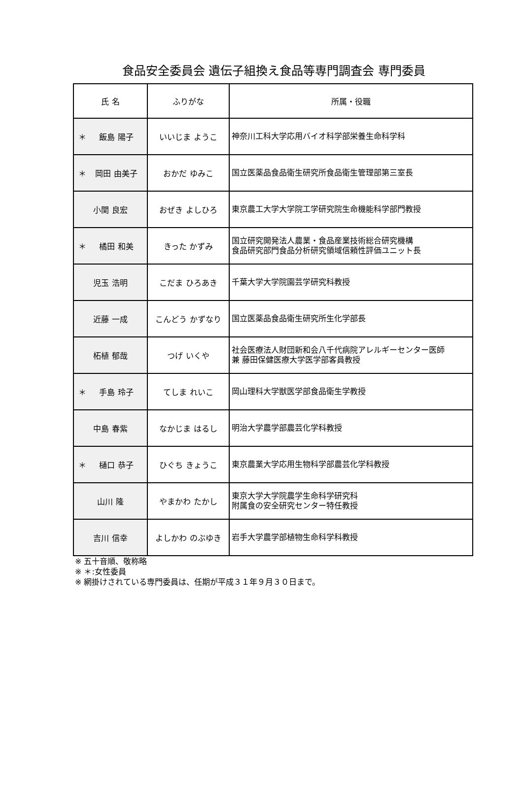食品安全委員会 遺伝子組換え食品等専門調査会 専門委員
| 氏 名 | ふりがな | 所属・役職 |
| --- | --- | --- |
| ＊ 飯島 陽子 | いいじま ようこ | 神奈川工科大学応用バイオ科学部栄養生命科学科 |
| ＊ 岡田 由美子 | おかだ ゆみこ | 国立医薬品食品衛生研究所食品衛生管理部第三室長 |
| 小関 良宏 | おぜき よしひろ | 東京農工大学大学院工学研究院生命機能科学部門教授 |
| ＊ 橘田 和美 | きった かずみ | 国立研究開発法人農業・食品産業技術総合研究機構 食品研究部門食品分析研究領域信頼性評価ユニット長 |
| 児玉 浩明 | こだま ひろあき | 千葉大学大学院園芸学研究科教授 |
| 近藤 一成 | こんどう かずなり | 国立医薬品食品衛生研究所生化学部長 |
| 柘植 郁哉 | つげ いくや | 社会医療法人財団新和会八千代病院アレルギーセンター医師 兼 藤田保健医療大学医学部客員教授 |
| ＊ 手島 玲子 | てしま れいこ | 岡山理科大学獣医学部食品衛生学教授 |
| 中島 春紫 | なかじま はるし | 明治大学農学部農芸化学科教授 |
| ＊ 樋口 恭子 | ひぐち きょうこ | 東京農業大学応用生物科学部農芸化学科教授 |
| 山川 隆 | やまかわ たかし | 東京大学大学院農学生命科学研究科 附属食の安全研究センター特任教授 |
| 吉川 信幸 | よしかわ のぶゆき | 岩手大学農学部植物生命科学科教授 |
※ 五十音順、敬称略
※ ＊:女性委員
※ 網掛けされている専門委員は、任期が平成３１年９月３０日まで。